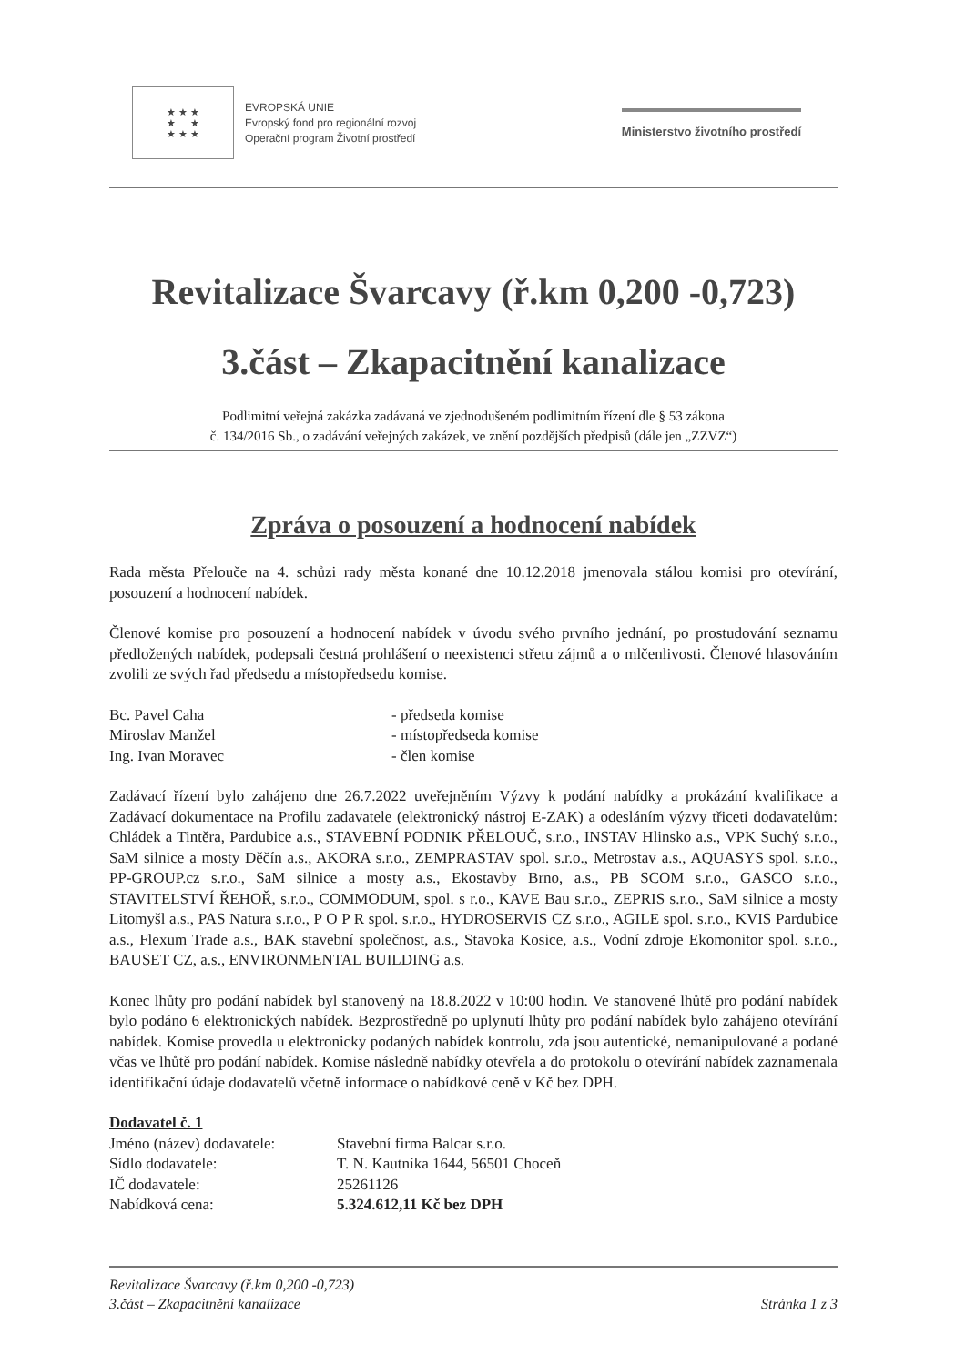★ ★ ★
★ ★
★ ★ ★
EVROPSKÁ UNIE
Evropský fond pro regionální rozvoj
Operační program Životní prostředí
Ministerstvo životního prostředí
Revitalizace Švarcavy (ř.km 0,200 -0,723)
3.část – Zkapacitnění kanalizace
Podlimitní veřejná zakázka zadávaná ve zjednodušeném podlimitním řízení dle § 53 zákona
č. 134/2016 Sb., o zadávání veřejných zakázek, ve znění pozdějších předpisů (dále jen „ZZVZ“)
Zpráva o posouzení a hodnocení nabídek
Rada města Přelouče na 4. schůzi rady města konané dne 10.12.2018 jmenovala stálou komisi pro otevírání, posouzení a hodnocení nabídek.
Členové komise pro posouzení a hodnocení nabídek v úvodu svého prvního jednání, po prostudování seznamu předložených nabídek, podepsali čestná prohlášení o neexistenci střetu zájmů a o mlčenlivosti. Členové hlasováním zvolili ze svých řad předsedu a místopředsedu komise.
Bc. Pavel Caha - předseda komise
Miroslav Manžel - místopředseda komise
Ing. Ivan Moravec - člen komise
Zadávací řízení bylo zahájeno dne 26.7.2022 uveřejněním Výzvy k podání nabídky a prokázání kvalifikace a Zadávací dokumentace na Profilu zadavatele (elektronický nástroj E-ZAK) a odesláním výzvy třiceti dodavatelům: Chládek a Tintěra, Pardubice a.s., STAVEBNÍ PODNIK PŘELOUČ, s.r.o., INSTAV Hlinsko a.s., VPK Suchý s.r.o., SaM silnice a mosty Děčín a.s., AKORA s.r.o., ZEMPRASTAV spol. s.r.o., Metrostav a.s., AQUASYS spol. s.r.o., PP-GROUP.cz s.r.o., SaM silnice a mosty a.s., Ekostavby Brno, a.s., PB SCOM s.r.o., GASCO s.r.o., STAVITELSTVÍ ŘEHOŘ, s.r.o., COMMODUM, spol. s r.o., KAVE Bau s.r.o., ZEPRIS s.r.o., SaM silnice a mosty Litomyšl a.s., PAS Natura s.r.o., P O P R spol. s.r.o., HYDROSERVIS CZ s.r.o., AGILE spol. s.r.o., KVIS Pardubice a.s., Flexum Trade a.s., BAK stavební společnost, a.s., Stavoka Kosice, a.s., Vodní zdroje Ekomonitor spol. s.r.o., BAUSET CZ, a.s., ENVIRONMENTAL BUILDING a.s.
Konec lhůty pro podání nabídek byl stanovený na 18.8.2022 v 10:00 hodin. Ve stanovené lhůtě pro podání nabídek bylo podáno 6 elektronických nabídek. Bezprostředně po uplynutí lhůty pro podání nabídek bylo zahájeno otevírání nabídek. Komise provedla u elektronicky podaných nabídek kontrolu, zda jsou autentické, nemanipulované a podané včas ve lhůtě pro podání nabídek. Komise následně nabídky otevřela a do protokolu o otevírání nabídek zaznamenala identifikační údaje dodavatelů včetně informace o nabídkové ceně v Kč bez DPH.
Dodavatel č. 1
Jméno (název) dodavatele: Stavební firma Balcar s.r.o.
Sídlo dodavatele: T. N. Kautníka 1644, 56501 Choceň
IČ dodavatele: 25261126
Nabídková cena: 5.324.612,11 Kč bez DPH
Revitalizace Švarcavy (ř.km 0,200 -0,723)
3.část – Zkapacitnění kanalizace
Stránka 1 z 3